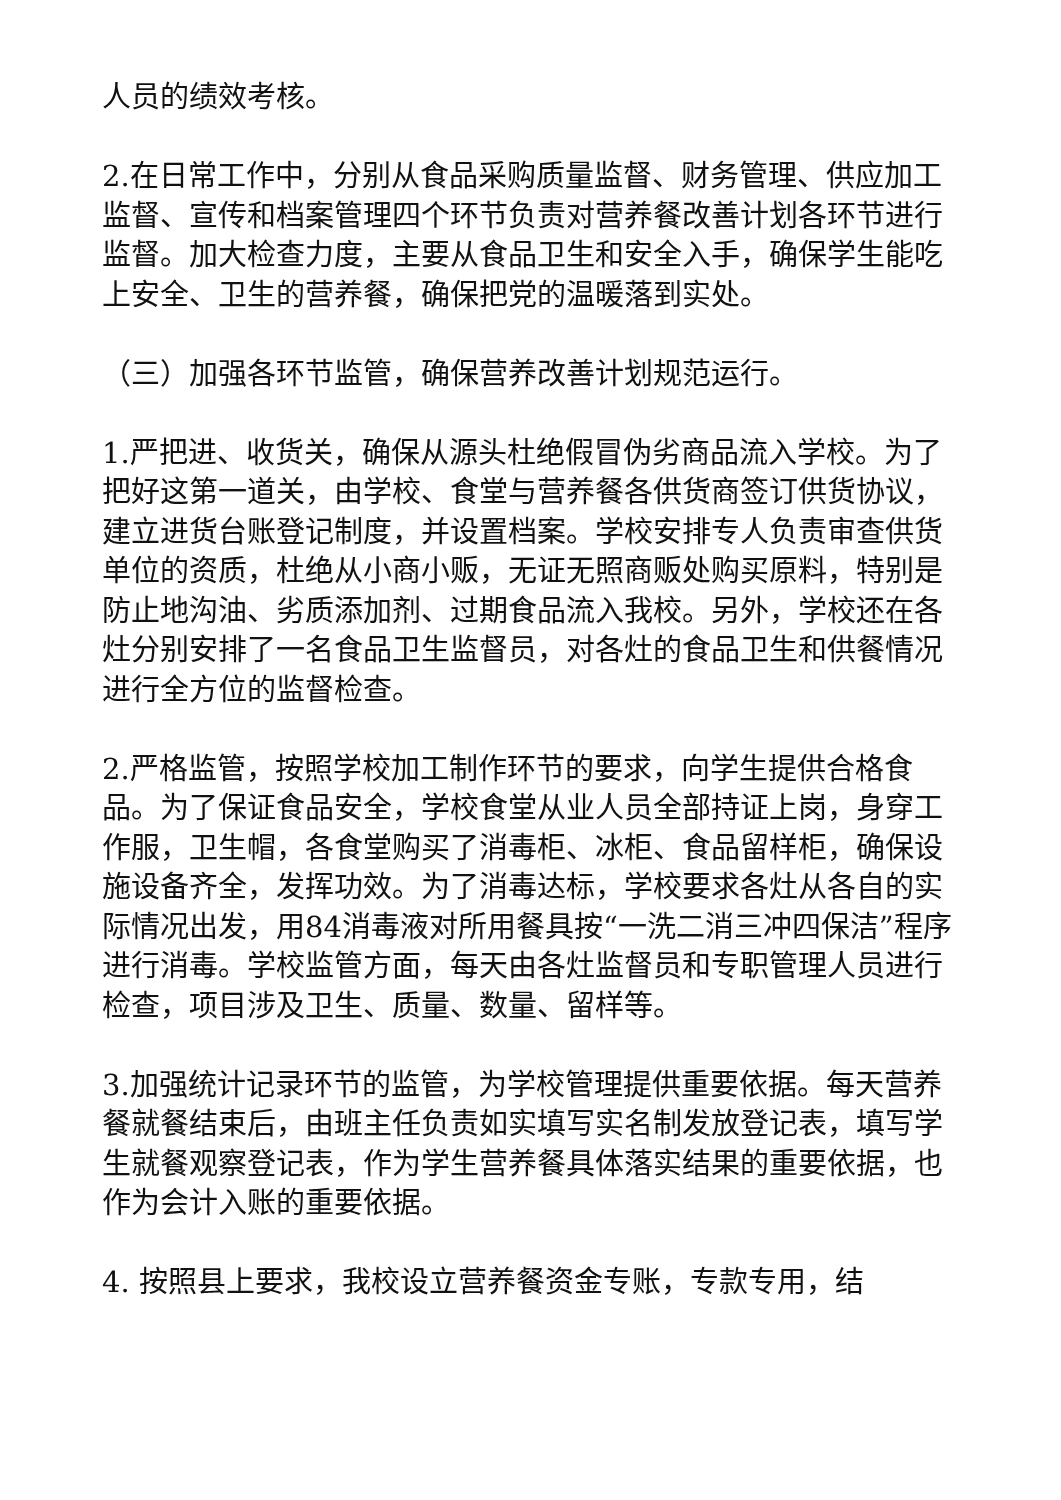人员的绩效考核。
2.在日常工作中，分别从食品采购质量监督、财务管理、供应加工监督、宣传和档案管理四个环节负责对营养餐改善计划各环节进行监督。加大检查力度，主要从食品卫生和安全入手，确保学生能吃上安全、卫生的营养餐，确保把党的温暖落到实处。
（三）加强各环节监管，确保营养改善计划规范运行。
1.严把进、收货关，确保从源头杜绝假冒伪劣商品流入学校。为了把好这第一道关，由学校、食堂与营养餐各供货商签订供货协议，建立进货台账登记制度，并设置档案。学校安排专人负责审查供货单位的资质，杜绝从小商小贩，无证无照商贩处购买原料，特别是防止地沟油、劣质添加剂、过期食品流入我校。另外，学校还在各灶分别安排了一名食品卫生监督员，对各灶的食品卫生和供餐情况进行全方位的监督检查。
2.严格监管，按照学校加工制作环节的要求，向学生提供合格食品。为了保证食品安全，学校食堂从业人员全部持证上岗，身穿工作服，卫生帽，各食堂购买了消毒柜、冰柜、食品留样柜，确保设施设备齐全，发挥功效。为了消毒达标，学校要求各灶从各自的实际情况出发，用84消毒液对所用餐具按“一洗二消三冲四保洁”程序进行消毒。学校监管方面，每天由各灶监督员和专职管理人员进行检查，项目涉及卫生、质量、数量、留样等。
3.加强统计记录环节的监管，为学校管理提供重要依据。每天营养餐就餐结束后，由班主任负责如实填写实名制发放登记表，填写学生就餐观察登记表，作为学生营养餐具体落实结果的重要依据，也作为会计入账的重要依据。
4. 按照县上要求，我校设立营养餐资金专账，专款专用，结